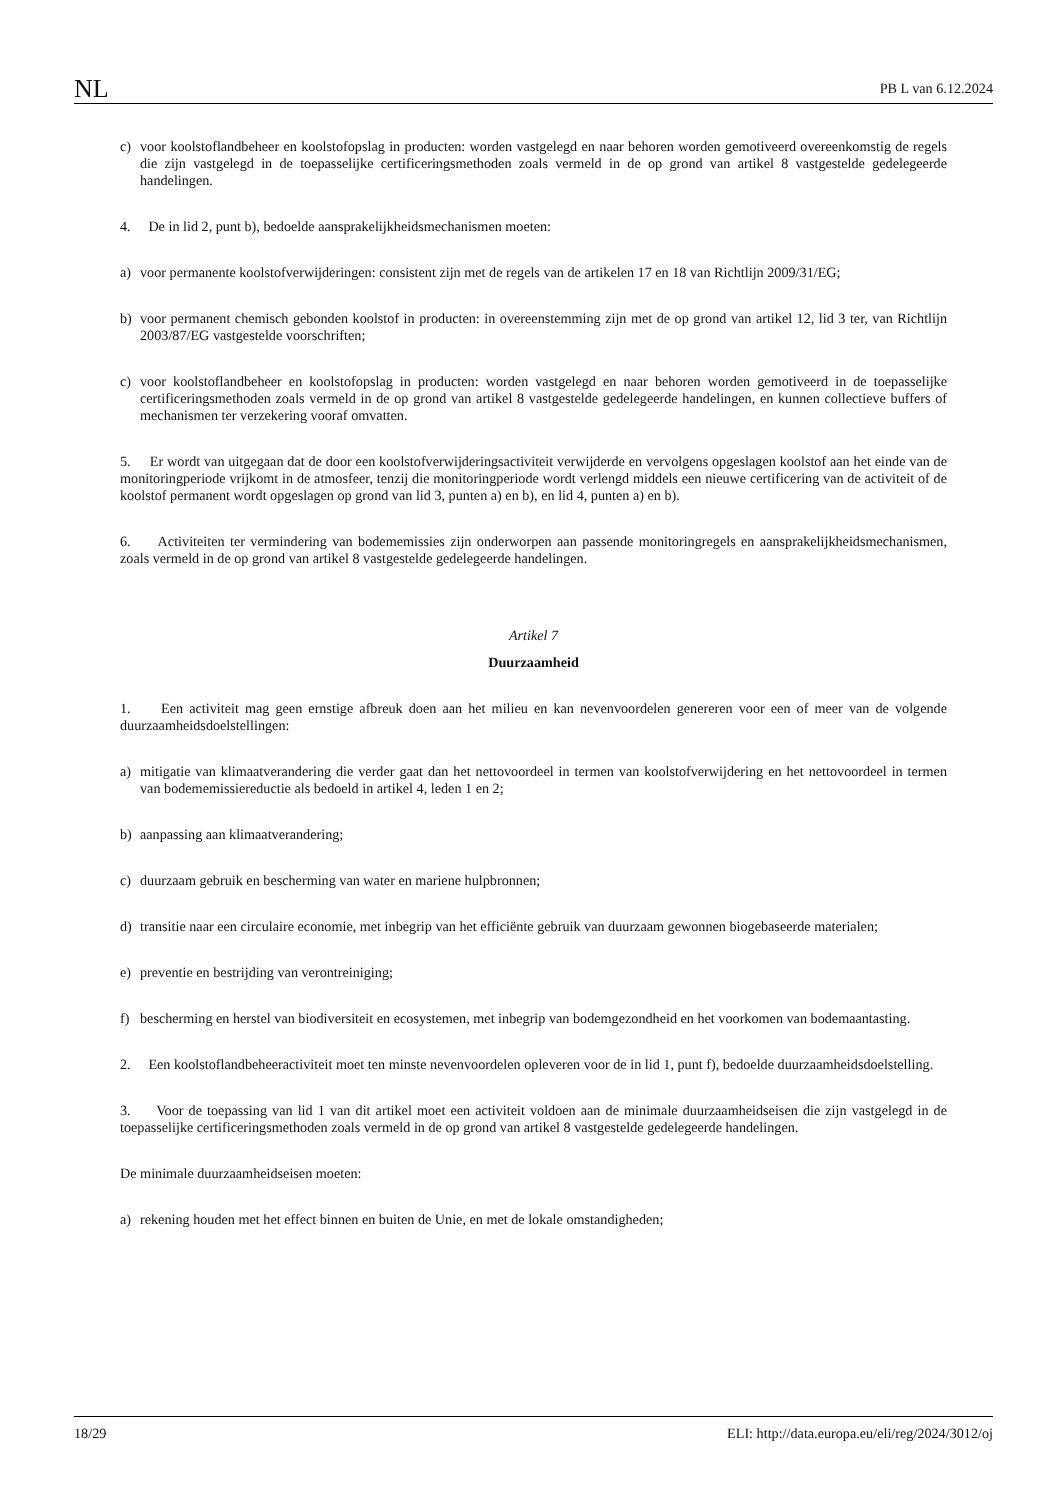NL PB L van 6.12.2024
c) voor koolstoflandbeheer en koolstofopslag in producten: worden vastgelegd en naar behoren worden gemotiveerd overeenkomstig de regels die zijn vastgelegd in de toepasselijke certificeringsmethoden zoals vermeld in de op grond van artikel 8 vastgestelde gedelegeerde handelingen.
4. De in lid 2, punt b), bedoelde aansprakelijkheidsmechanismen moeten:
a) voor permanente koolstofverwijderingen: consistent zijn met de regels van de artikelen 17 en 18 van Richtlijn 2009/31/EG;
b) voor permanent chemisch gebonden koolstof in producten: in overeenstemming zijn met de op grond van artikel 12, lid 3 ter, van Richtlijn 2003/87/EG vastgestelde voorschriften;
c) voor koolstoflandbeheer en koolstofopslag in producten: worden vastgelegd en naar behoren worden gemotiveerd in de toepasselijke certificeringsmethoden zoals vermeld in de op grond van artikel 8 vastgestelde gedelegeerde handelingen, en kunnen collectieve buffers of mechanismen ter verzekering vooraf omvatten.
5. Er wordt van uitgegaan dat de door een koolstofverwijderingsactiviteit verwijderde en vervolgens opgeslagen koolstof aan het einde van de monitoringperiode vrijkomt in de atmosfeer, tenzij die monitoringperiode wordt verlengd middels een nieuwe certificering van de activiteit of de koolstof permanent wordt opgeslagen op grond van lid 3, punten a) en b), en lid 4, punten a) en b).
6. Activiteiten ter vermindering van bodememissies zijn onderworpen aan passende monitoringregels en aansprake­lijkheidsmechanismen, zoals vermeld in de op grond van artikel 8 vastgestelde gedelegeerde handelingen.
Artikel 7
Duurzaamheid
1. Een activiteit mag geen ernstige afbreuk doen aan het milieu en kan nevenvoordelen genereren voor een of meer van de volgende duurzaamheidsdoelstellingen:
a) mitigatie van klimaatverandering die verder gaat dan het nettovoordeel in termen van koolstofverwijdering en het nettovoordeel in termen van bodememissiereductie als bedoeld in artikel 4, leden 1 en 2;
b) aanpassing aan klimaatverandering;
c) duurzaam gebruik en bescherming van water en mariene hulpbronnen;
d) transitie naar een circulaire economie, met inbegrip van het efficiënte gebruik van duurzaam gewonnen biogebaseerde materialen;
e) preventie en bestrijding van verontreiniging;
f) bescherming en herstel van biodiversiteit en ecosystemen, met inbegrip van bodemgezondheid en het voorkomen van bodemaantasting.
2. Een koolstoflandbeheeractiviteit moet ten minste nevenvoordelen opleveren voor de in lid 1, punt f), bedoelde duurzaamheidsdoelstelling.
3. Voor de toepassing van lid 1 van dit artikel moet een activiteit voldoen aan de minimale duurzaamheidseisen die zijn vastgelegd in de toepasselijke certificeringsmethoden zoals vermeld in de op grond van artikel 8 vastgestelde gedelegeerde handelingen.
De minimale duurzaamheidseisen moeten:
a) rekening houden met het effect binnen en buiten de Unie, en met de lokale omstandigheden;
18/29 ELI: http://data.europa.eu/eli/reg/2024/3012/oj